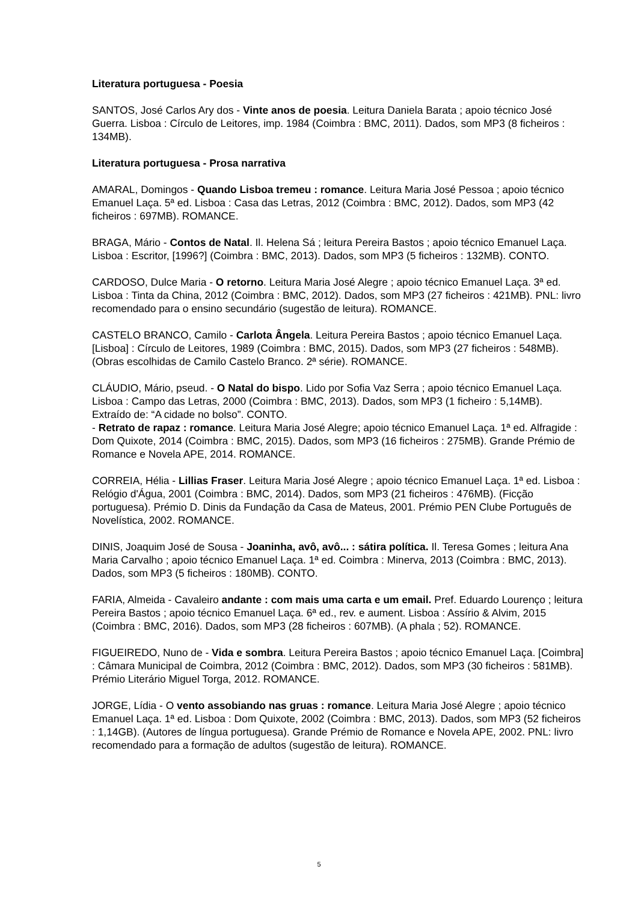Literatura portuguesa - Poesia
SANTOS, José Carlos Ary dos - Vinte anos de poesia. Leitura Daniela Barata ; apoio técnico José Guerra. Lisboa : Círculo de Leitores, imp. 1984 (Coimbra : BMC, 2011). Dados, som MP3 (8 ficheiros : 134MB).
Literatura portuguesa - Prosa narrativa
AMARAL, Domingos - Quando Lisboa tremeu : romance. Leitura Maria José Pessoa ; apoio técnico Emanuel Laça. 5ª ed. Lisboa : Casa das Letras, 2012 (Coimbra : BMC, 2012). Dados, som MP3 (42 ficheiros : 697MB). ROMANCE.
BRAGA, Mário - Contos de Natal. Il. Helena Sá ; leitura Pereira Bastos ; apoio técnico Emanuel Laça. Lisboa : Escritor, [1996?] (Coimbra : BMC, 2013). Dados, som MP3 (5 ficheiros : 132MB). CONTO.
CARDOSO, Dulce Maria - O retorno. Leitura Maria José Alegre ; apoio técnico Emanuel Laça. 3ª ed. Lisboa : Tinta da China, 2012 (Coimbra : BMC, 2012). Dados, som MP3 (27 ficheiros : 421MB). PNL: livro recomendado para o ensino secundário (sugestão de leitura). ROMANCE.
CASTELO BRANCO, Camilo - Carlota Ângela. Leitura Pereira Bastos ; apoio técnico Emanuel Laça. [Lisboa] : Círculo de Leitores, 1989 (Coimbra : BMC, 2015). Dados, som MP3 (27 ficheiros : 548MB). (Obras escolhidas de Camilo Castelo Branco. 2ª série). ROMANCE.
CLÁUDIO, Mário, pseud. - O Natal do bispo. Lido por Sofia Vaz Serra ; apoio técnico Emanuel Laça. Lisboa : Campo das Letras, 2000 (Coimbra : BMC, 2013). Dados, som MP3 (1 ficheiro : 5,14MB). Extraído de: “A cidade no bolso”. CONTO.
- Retrato de rapaz : romance. Leitura Maria José Alegre; apoio técnico Emanuel Laça. 1ª ed. Alfragide : Dom Quixote, 2014 (Coimbra : BMC, 2015). Dados, som MP3 (16 ficheiros : 275MB). Grande Prémio de Romance e Novela APE, 2014. ROMANCE.
CORREIA, Hélia - Lillias Fraser. Leitura Maria José Alegre ; apoio técnico Emanuel Laça. 1ª ed. Lisboa : Relógio d'Água, 2001 (Coimbra : BMC, 2014). Dados, som MP3 (21 ficheiros : 476MB). (Ficção portuguesa). Prémio D. Dinis da Fundação da Casa de Mateus, 2001. Prémio PEN Clube Português de Novelística, 2002. ROMANCE.
DINIS, Joaquim José de Sousa - Joaninha, avô, avô... : sátira política. Il. Teresa Gomes ; leitura Ana Maria Carvalho ; apoio técnico Emanuel Laça. 1ª ed. Coimbra : Minerva, 2013 (Coimbra : BMC, 2013). Dados, som MP3 (5 ficheiros : 180MB). CONTO.
FARIA, Almeida - Cavaleiro andante : com mais uma carta e um email. Pref. Eduardo Lourenço ; leitura Pereira Bastos ; apoio técnico Emanuel Laça. 6ª ed., rev. e aument. Lisboa : Assírio & Alvim, 2015 (Coimbra : BMC, 2016). Dados, som MP3 (28 ficheiros : 607MB). (A phala ; 52). ROMANCE.
FIGUEIREDO, Nuno de - Vida e sombra. Leitura Pereira Bastos ; apoio técnico Emanuel Laça. [Coimbra] : Câmara Municipal de Coimbra, 2012 (Coimbra : BMC, 2012). Dados, som MP3 (30 ficheiros : 581MB). Prémio Literário Miguel Torga, 2012. ROMANCE.
JORGE, Lídia - O vento assobiando nas gruas : romance. Leitura Maria José Alegre ; apoio técnico Emanuel Laça. 1ª ed. Lisboa : Dom Quixote, 2002 (Coimbra : BMC, 2013). Dados, som MP3 (52 ficheiros : 1,14GB). (Autores de língua portuguesa). Grande Prémio de Romance e Novela APE, 2002. PNL: livro recomendado para a formação de adultos (sugestão de leitura). ROMANCE.
5